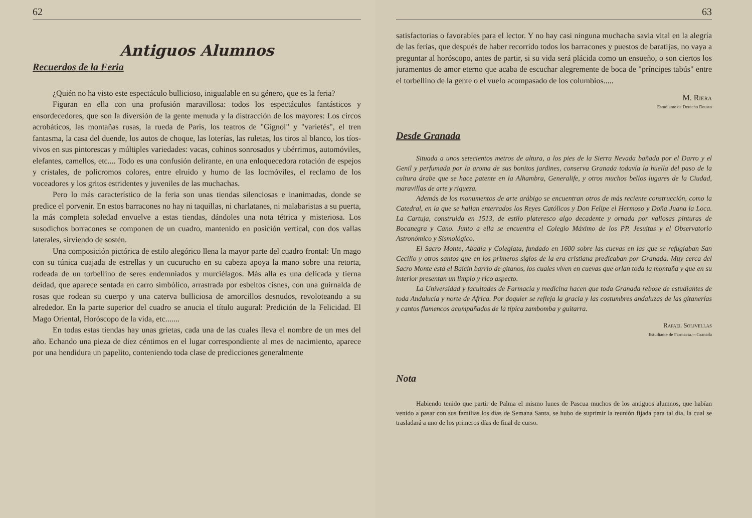62
Antiguos Alumnos
Recuerdos de la Feria
¿Quién no ha visto este espectáculo bullicioso, inigualable en su género, que es la feria?
Figuran en ella con una profusión maravillosa: todos los espectáculos fantásticos y ensordecedores, que son la diversión de la gente menuda y la distracción de los mayores: Los circos acrobáticos, las montañas rusas, la rueda de Paris, los teatros de "Gignol" y "varietés", el tren fantasma, la casa del duende, los autos de choque, las loterías, las ruletas, los tiros al blanco, los tíos-vivos en sus pintorescas y múltiples variedades: vacas, cohinos sonrosados y ubérrimos, automóviles, elefantes, camellos, etc.... Todo es una confusión delirante, en una enloquecedora rotación de espejos y cristales, de policromos colores, entre elruido y humo de las locmóviles, el reclamo de los voceadores y los gritos estridentes y juveniles de las muchachas.
Pero lo más característico de la feria son unas tiendas silenciosas e inanimadas, donde se predice el porvenir. En estos barracones no hay ni taquillas, ni charlatanes, ni malabaristas a su puerta, la más completa soledad envuelve a estas tiendas, dándoles una nota tétrica y misteriosa. Los susodichos borracones se componen de un cuadro, mantenido en posición vertical, con dos vallas laterales, sirviendo de sostén.
Una composición pictórica de estilo alegórico llena la mayor parte del cuadro frontal: Un mago con su túnica cuajada de estrellas y un cucurucho en su cabeza apoya la mano sobre una retorta, rodeada de un torbellino de seres endemniados y murciélagos. Más alla es una delicada y tierna deidad, que aparece sentada en carro simbólico, arrastrada por esbeltos cisnes, con una guirnalda de rosas que rodean su cuerpo y una caterva bulliciosa de amorcillos desnudos, revoloteando a su alrededor. En la parte superior del cuadro se anucia el título augural: Predición de la Felicidad. El Mago Oriental, Horóscopo de la vida, etc.......
En todas estas tiendas hay unas grietas, cada una de las cuales lleva el nombre de un mes del año. Echando una pieza de diez céntimos en el lugar correspondiente al mes de nacimiento, aparece por una hendidura un papelito, conteniendo toda clase de predicciones generalmente
63
satisfactorias o favorables para el lector. Y no hay casi ninguna muchacha savia vital en la alegría de las ferias, que después de haber recorrido todos los barracones y puestos de baratijas, no vaya a preguntar al horóscopo, antes de partir, si su vida será plácida como un ensueño, o son ciertos los juramentos de amor eterno que acaba de escuchar alegremente de boca de "príncipes tabús" entre el torbellino de la gente o el vuelo acompasado de los columbios.....
M. Riera
Estudiante de Derecho Deusto
Desde Granada
Situada a unos setecientos metros de altura, a los pies de la Sierra Nevada bañada por el Darro y el Genil y perfumada por la aroma de sus bonitos jardines, conserva Granada todavía la huella del paso de la cultura árabe que se hace patente en la Alhambra, Generalife, y otros muchos bellos lugares de la Ciudad, maravillas de arte y riqueza.
Además de los monumentos de arte arábigo se encuentran otros de más reciente construcción, como la Catedral, en la que se hallan enterrados los Reyes Católicos y Don Felipe el Hermoso y Doña Juana la Loca. La Cartuja, construida en 1513, de estilo plateresco algo decadente y ornada por valiosas pinturas de Bocanegra y Cano. Junto a ella se encuentra el Colegio Máximo de los PP. Jesuitas y el Observatorio Astronómico y Sismológico.
El Sacro Monte, Abadía y Colegiata, fundado en 1600 sobre las cuevas en las que se refugiaban San Cecilio y otros santos que en los primeros siglos de la era cristiana predicaban por Granada. Muy cerca del Sacro Monte está el Baicín barrio de gitanos, los cuales viven en cuevas que orlan toda la montaña y que en su interior presentan un limpio y rico aspecto.
La Universidad y facultades de Farmacia y medicina hacen que toda Granada rebose de estudiantes de toda Andalucía y norte de Africa. Por doquier se refleja la gracia y las costumbres andaluzas de las gitanerías y cantos flamencos acompañados de la típica zambomba y guitarra.
Rafael Solivellas
Estudiante de Farmacia.—Granada
Nota
Habiendo tenido que partir de Palma el mismo lunes de Pascua muchos de los antiguos alumnos, que habían venido a pasar con sus familias los días de Semana Santa, se hubo de suprimir la reunión fijada para tal día, la cual se trasladará a uno de los primeros días de final de curso.